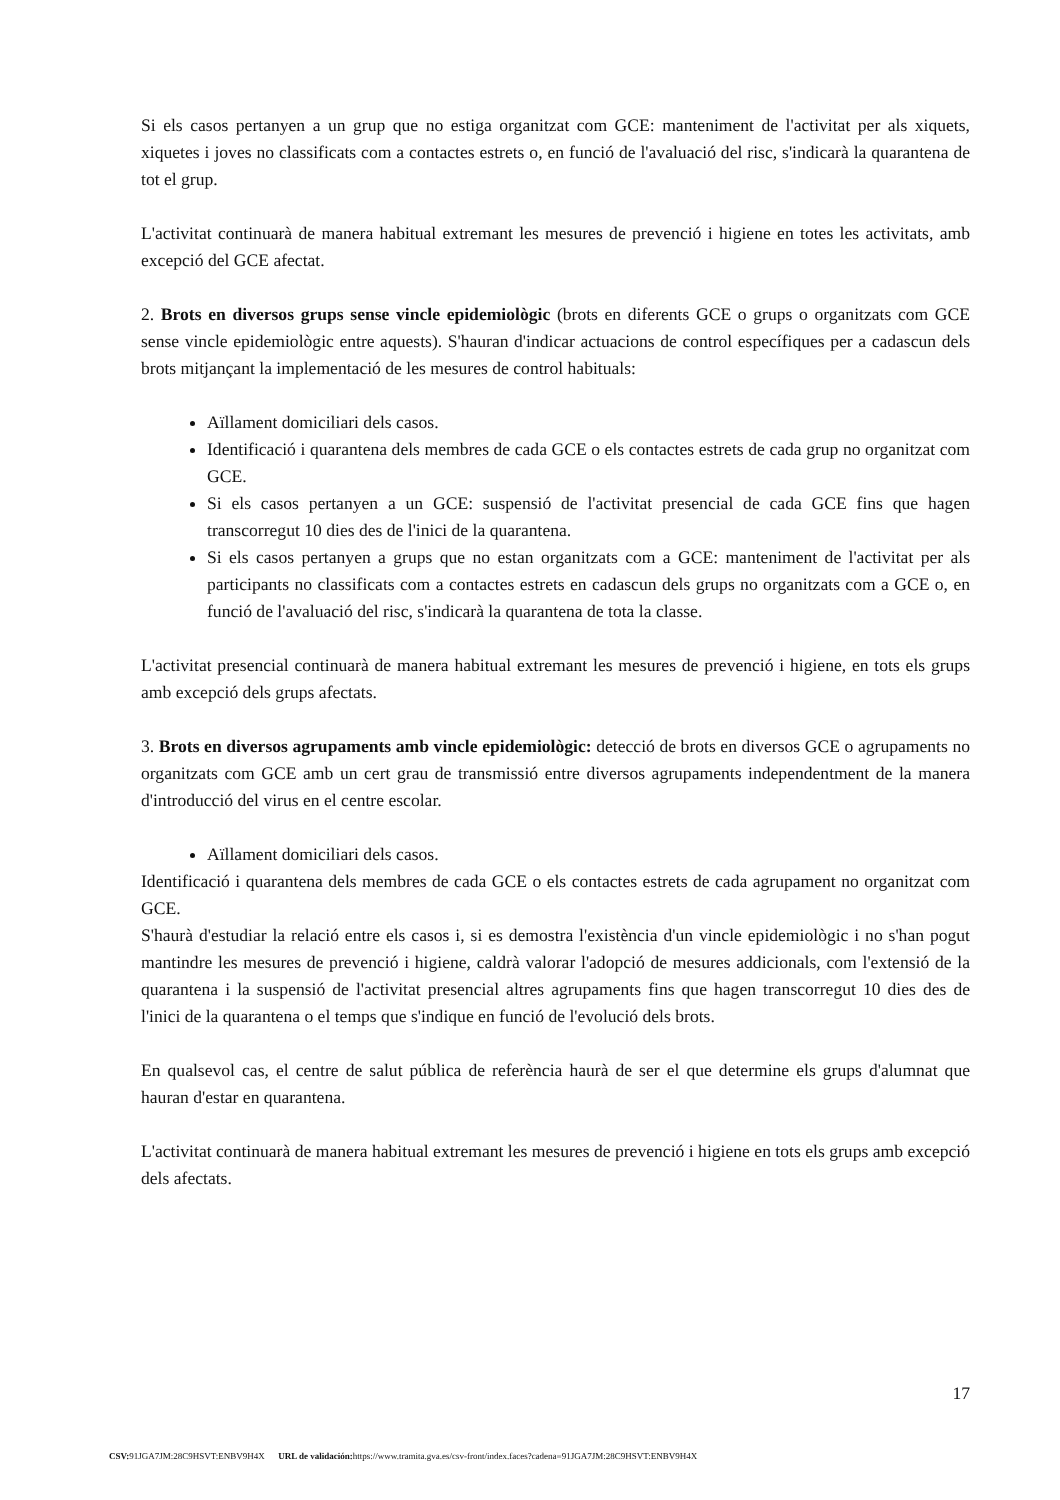Si els casos pertanyen a un grup que no estiga organitzat com GCE: manteniment de l'activitat per als xiquets, xiquetes i joves no classificats com a contactes estrets o, en funció de l'avaluació del risc, s'indicarà la quarantena de tot el grup.
L'activitat continuarà de manera habitual extremant les mesures de prevenció i higiene en totes les activitats, amb excepció del GCE afectat.
2. Brots en diversos grups sense vincle epidemiològic (brots en diferents GCE o grups o organitzats com GCE sense vincle epidemiològic entre aquests). S'hauran d'indicar actuacions de control específiques per a cadascun dels brots mitjançant la implementació de les mesures de control habituals:
Aïllament domiciliari dels casos.
Identificació i quarantena dels membres de cada GCE o els contactes estrets de cada grup no organitzat com GCE.
Si els casos pertanyen a un GCE: suspensió de l'activitat presencial de cada GCE fins que hagen transcorregut 10 dies des de l'inici de la quarantena.
Si els casos pertanyen a grups que no estan organitzats com a GCE: manteniment de l'activitat per als participants no classificats com a contactes estrets en cadascun dels grups no organitzats com a GCE o, en funció de l'avaluació del risc, s'indicarà la quarantena de tota la classe.
L'activitat presencial continuarà de manera habitual extremant les mesures de prevenció i higiene, en tots els grups amb excepció dels grups afectats.
3. Brots en diversos agrupaments amb vincle epidemiològic: detecció de brots en diversos GCE o agrupaments no organitzats com GCE amb un cert grau de transmissió entre diversos agrupaments independentment de la manera d'introducció del virus en el centre escolar.
Aïllament domiciliari dels casos.
Identificació i quarantena dels membres de cada GCE o els contactes estrets de cada agrupament no organitzat com GCE.
S'haurà d'estudiar la relació entre els casos i, si es demostra l'existència d'un vincle epidemiològic i no s'han pogut mantindre les mesures de prevenció i higiene, caldrà valorar l'adopció de mesures addicionals, com l'extensió de la quarantena i la suspensió de l'activitat presencial altres agrupaments fins que hagen transcorregut 10 dies des de l'inici de la quarantena o el temps que s'indique en funció de l'evolució dels brots.
En qualsevol cas, el centre de salut pública de referència haurà de ser el que determine els grups d'alumnat que hauran d'estar en quarantena.
L'activitat continuarà de manera habitual extremant les mesures de prevenció i higiene en tots els grups amb excepció dels afectats.
17
CSV: 91JGA7JM:28C9HSVT:ENBV9H4X URL de validación: https://www.tramita.gva.es/csv-front/index.faces?cadena=91JGA7JM:28C9HSVT:ENBV9H4X